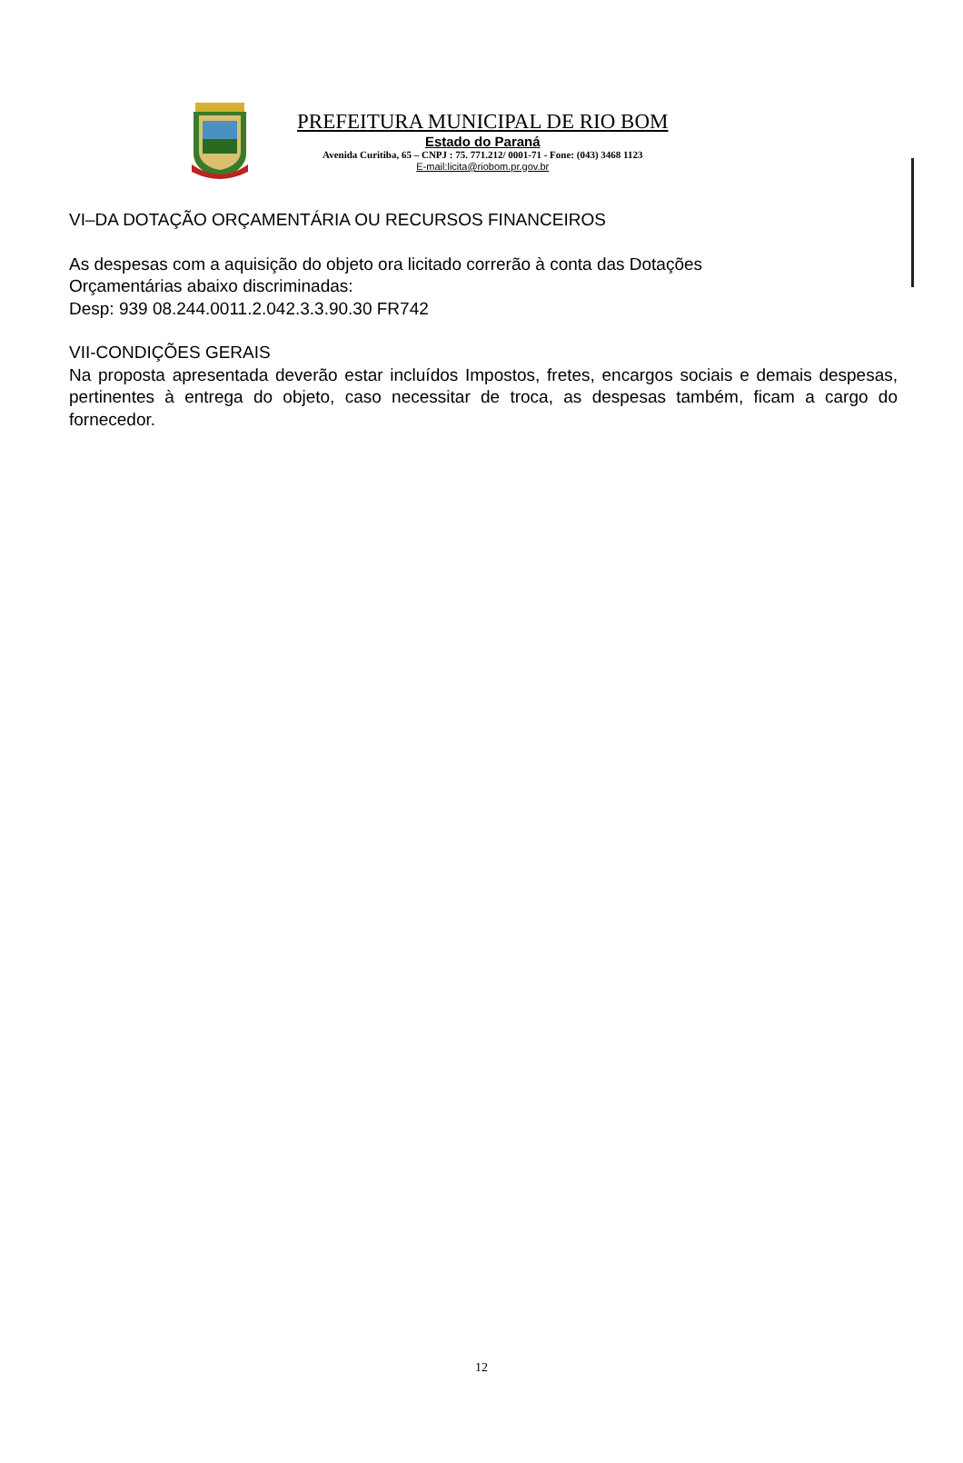PREFEITURA MUNICIPAL DE RIO BOM
Estado do Paraná
Avenida Curitiba, 65 – CNPJ : 75. 771.212/ 0001-71 - Fone: (043) 3468 1123
E-mail:licita@riobom.pr.gov.br
VI–DA DOTAÇÃO ORÇAMENTÁRIA OU RECURSOS FINANCEIROS
As despesas com a aquisição do objeto ora licitado correrão à conta das Dotações
Orçamentárias abaixo discriminadas:
Desp: 939 08.244.0011.2.042.3.3.90.30 FR742
VII-CONDIÇÕES GERAIS
Na proposta apresentada deverão estar incluídos Impostos, fretes, encargos sociais e demais despesas, pertinentes à entrega do objeto, caso necessitar de troca, as despesas também, ficam a cargo do fornecedor.
12